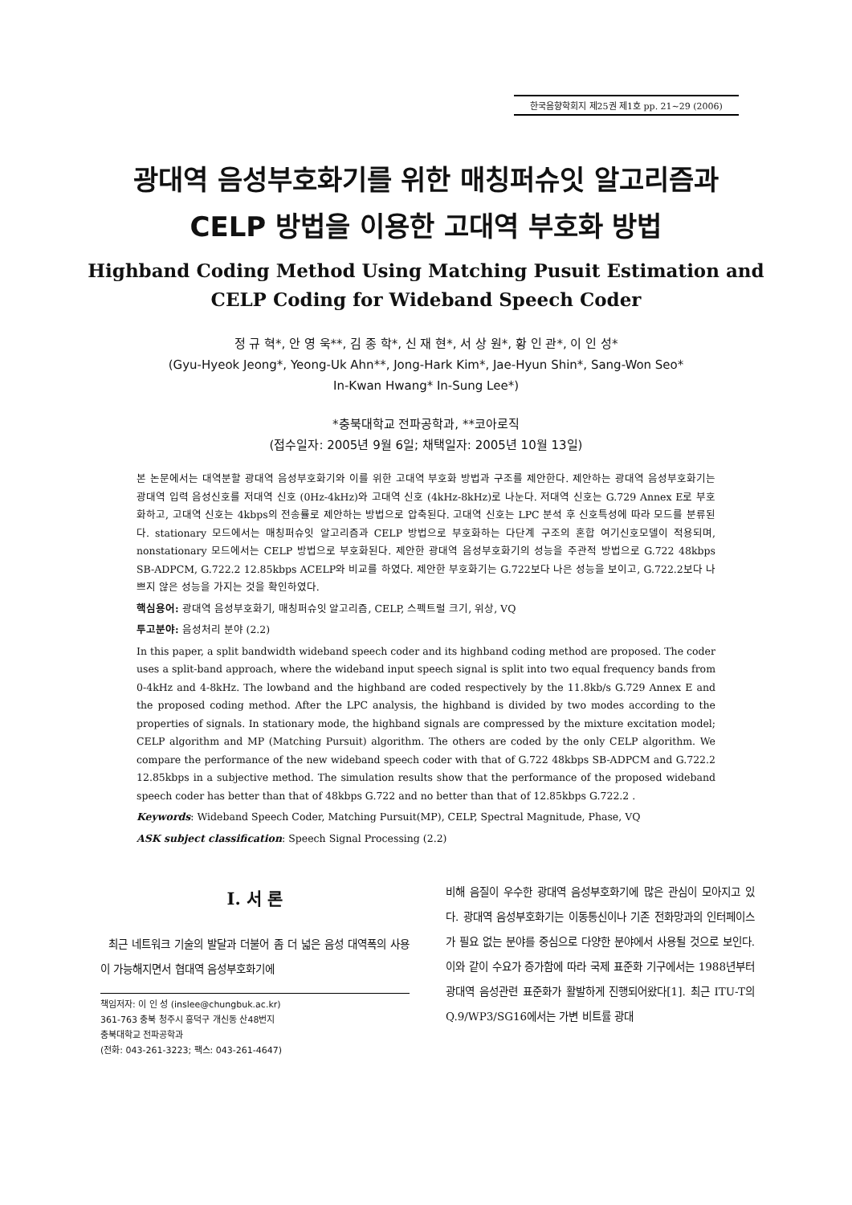한국음향학회지 제25권 제1호 pp. 21~29 (2006)
광대역 음성부호화기를 위한 매칭퍼슈잇 알고리즘과
CELP 방법을 이용한 고대역 부호화 방법
Highband Coding Method Using Matching Pusuit Estimation and
CELP Coding for Wideband Speech Coder
정 규 혁*, 안 영 욱**, 김 종 학*, 신 재 현*, 서 상 원*, 황 인 관*, 이 인 성*
(Gyu-Hyeok Jeong*, Yeong-Uk Ahn**, Jong-Hark Kim*, Jae-Hyun Shin*, Sang-Won Seo*
In-Kwan Hwang* In-Sung Lee*)
*충북대학교 전파공학과, **코아로직
(접수일자: 2005년 9월 6일; 채택일자: 2005년 10월 13일)
본 논문에서는 대역분할 광대역 음성부호화기와 이를 위한 고대역 부호화 방법과 구조를 제안한다. 제안하는 광대역 음성부호화기는 광대역 입력 음성신호를 저대역 신호 (0Hz-4kHz)와 고대역 신호 (4kHz-8kHz)로 나눈다. 저대역 신호는 G.729 Annex E로 부호화하고, 고대역 신호는 4kbps의 전송률로 제안하는 방법으로 압축된다. 고대역 신호는 LPC 분석 후 신호특성에 따라 모드를 분류된다. stationary 모드에서는 매칭퍼슈잇 알고리즘과 CELP 방법으로 부호화하는 다단계 구조의 혼합 여기신호모델이 적용되며, nonstationary 모드에서는 CELP 방법으로 부호화된다. 제안한 광대역 음성부호화기의 성능을 주관적 방법으로 G.722 48kbps SB-ADPCM, G.722.2 12.85kbps ACELP와 비교를 하였다. 제안한 부호화기는 G.722보다 나은 성능을 보이고, G.722.2보다 나쁘지 않은 성능을 가지는 것을 확인하였다.
핵심용어: 광대역 음성부호화기, 매칭퍼슈잇 알고리즘, CELP, 스펙트럴 크기, 위상, VQ
투고분야: 음성처리 분야 (2.2)
In this paper, a split bandwidth wideband speech coder and its highband coding method are proposed. The coder uses a split-band approach, where the wideband input speech signal is split into two equal frequency bands from 0-4kHz and 4-8kHz. The lowband and the highband are coded respectively by the 11.8kb/s G.729 Annex E and the proposed coding method. After the LPC analysis, the highband is divided by two modes according to the properties of signals. In stationary mode, the highband signals are compressed by the mixture excitation model; CELP algorithm and MP (Matching Pursuit) algorithm. The others are coded by the only CELP algorithm. We compare the performance of the new wideband speech coder with that of G.722 48kbps SB-ADPCM and G.722.2 12.85kbps in a subjective method. The simulation results show that the performance of the proposed wideband speech coder has better than that of 48kbps G.722 and no better than that of 12.85kbps G.722.2 .
Keywords: Wideband Speech Coder, Matching Pursuit(MP), CELP, Spectral Magnitude, Phase, VQ
ASK subject classification: Speech Signal Processing (2.2)
I. 서 론
최근 네트워크 기술의 발달과 더불어 좀 더 넓은 음성 대역폭의 사용이 가능해지면서 협대역 음성부호화기에
책임저자: 이 인 성 (inslee@chungbuk.ac.kr)
361-763 충북 청주시 흥덕구 개신동 산48번지
충북대학교 전파공학과
(전화: 043-261-3223; 팩스: 043-261-4647)
비해 음질이 우수한 광대역 음성부호화기에 많은 관심이 모아지고 있다. 광대역 음성부호화기는 이동통신이나 기존 전화망과의 인터페이스가 필요 없는 분야를 중심으로 다양한 분야에서 사용될 것으로 보인다. 이와 같이 수요가 증가함에 따라 국제 표준화 기구에서는 1988년부터 광대역 음성관련 표준화가 활발하게 진행되어왔다[1]. 최근 ITU-T의 Q.9/WP3/SG16에서는 가변 비트률 광대